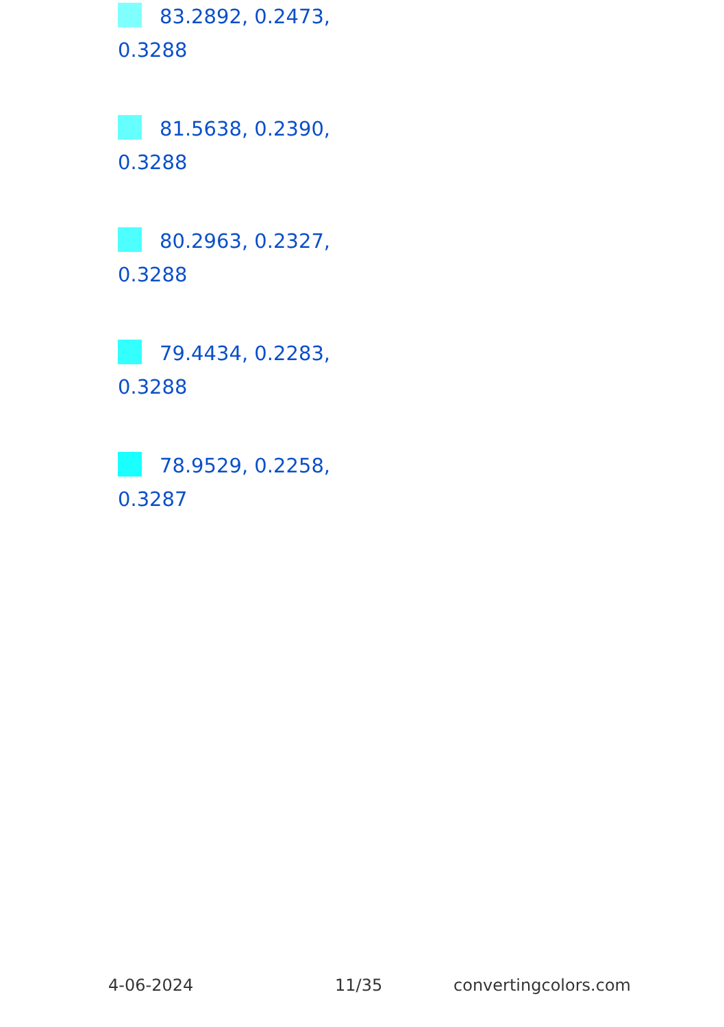83.2892, 0.2473, 0.3288
81.5638, 0.2390, 0.3288
80.2963, 0.2327, 0.3288
79.4434, 0.2283, 0.3288
78.9529, 0.2258, 0.3287
4-06-2024 11/35 convertingcolors.com